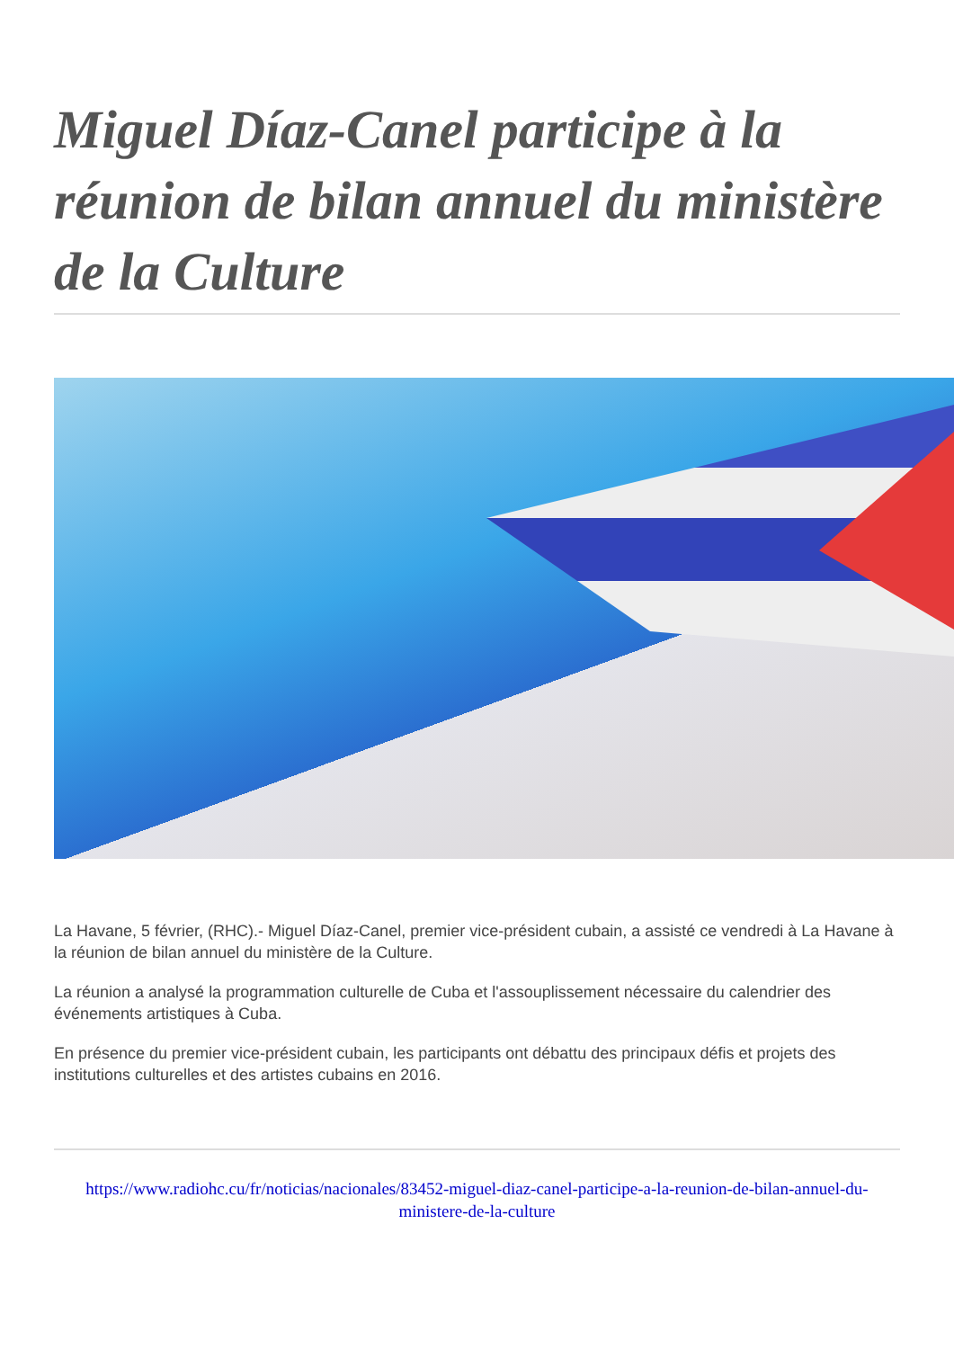Miguel Díaz-Canel participe à la réunion de bilan annuel du ministère de la Culture
La Havane, 5 février, (RHC).- Miguel Díaz-Canel, premier vice-président cubain, a assisté ce vendredi à La Havane à la réunion de bilan annuel du ministère de la Culture.
La réunion a analysé la programmation culturelle de Cuba et l'assouplissement nécessaire du calendrier des événements artistiques à Cuba.
En présence du premier vice-président cubain, les participants ont débattu des principaux défis et projets des institutions culturelles et des artistes cubains en 2016.
https://www.radiohc.cu/fr/noticias/nacionales/83452-miguel-diaz-canel-participe-a-la-reunion-de-bilan-annuel-du-ministere-de-la-culture